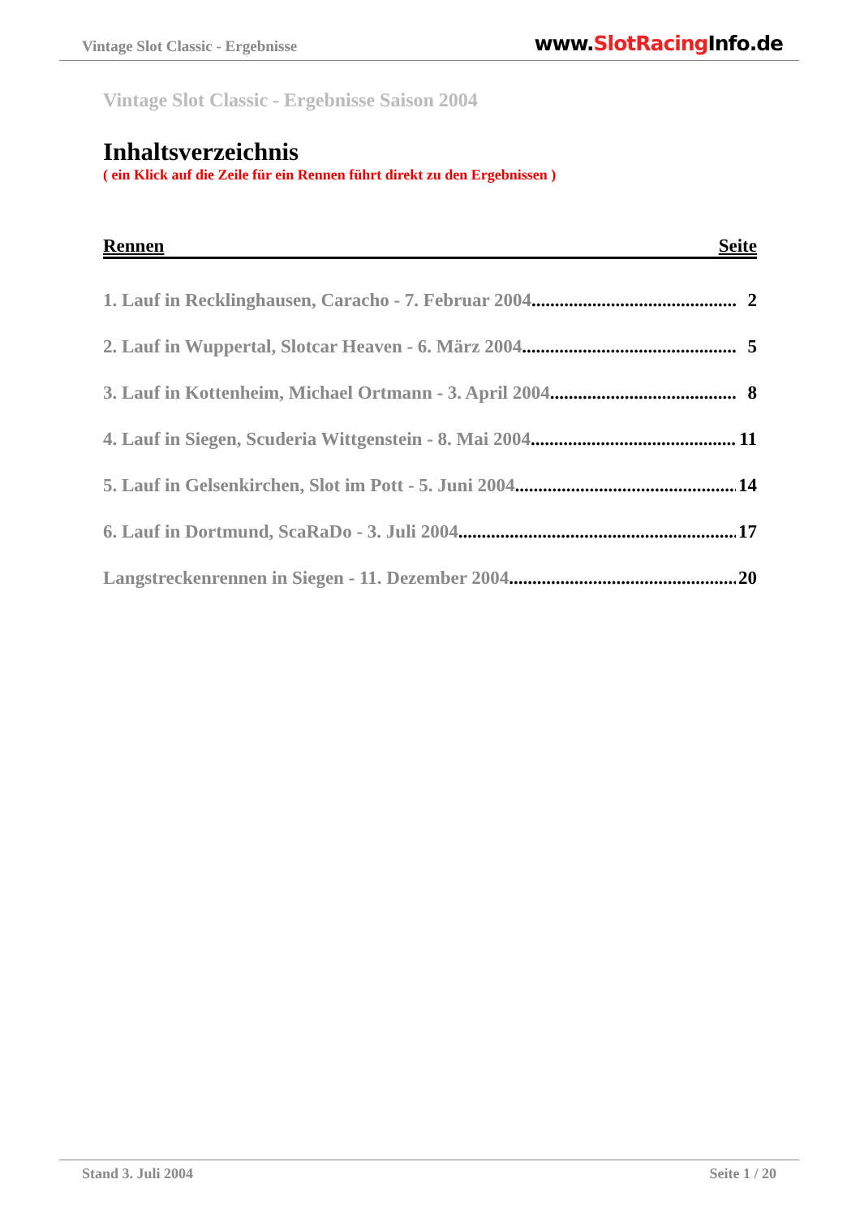Vintage Slot Classic - Ergebnisse
www.SlotRacing Info.de
Vintage Slot Classic - Ergebnisse Saison 2004
Inhaltsverzeichnis
( ein Klick auf die Zeile für ein Rennen führt direkt zu den Ergebnissen )
Rennen Seite
1. Lauf in Recklinghausen, Caracho - 7. Februar 2004 2
2. Lauf in Wuppertal, Slotcar Heaven - 6. März 2004 5
3. Lauf in Kottenheim, Michael Ortmann - 3. April 2004 8
4. Lauf in Siegen, Scuderia Wittgenstein - 8. Mai 2004 11
5. Lauf in Gelsenkirchen, Slot im Pott - 5. Juni 2004 14
6. Lauf in Dortmund, ScaRaDo - 3. Juli 2004 17
Langstreckenrennen in Siegen - 11. Dezember 2004 20
Stand 3. Juli 2004 Seite 1 / 20